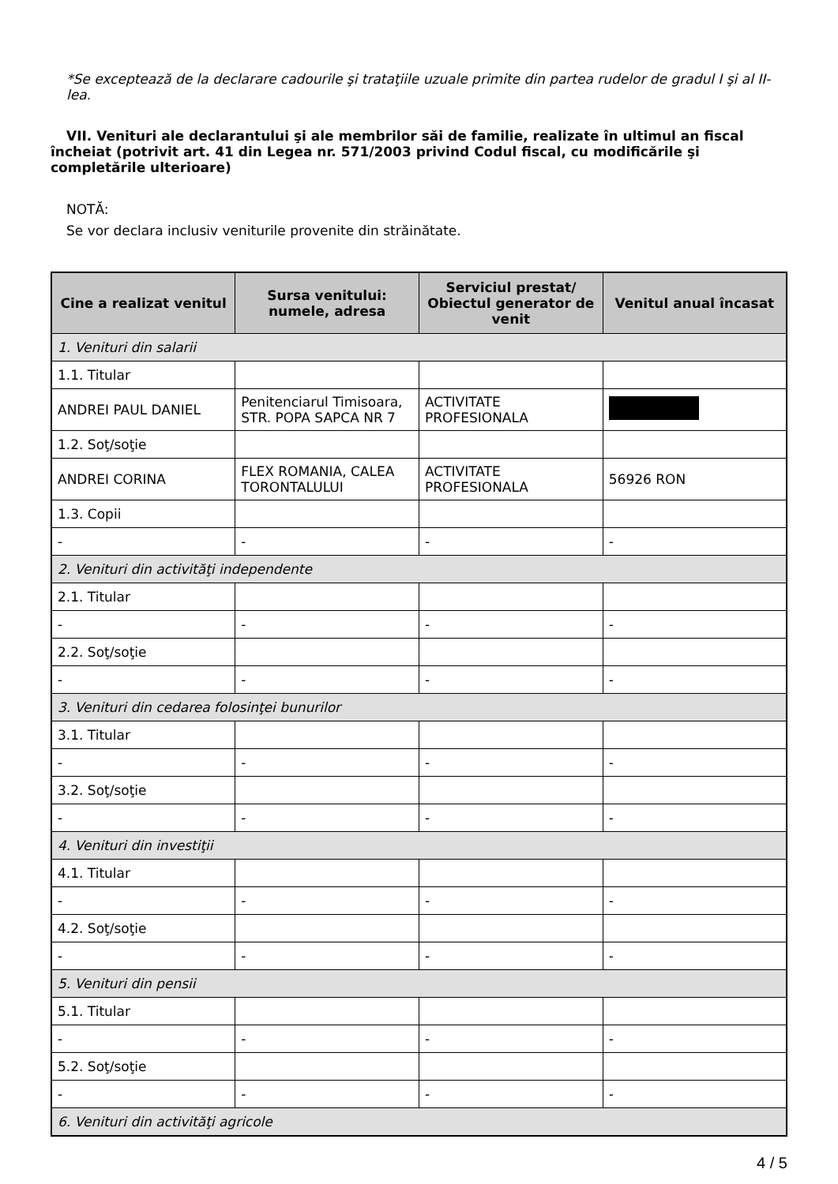*Se exceptează de la declarare cadourile şi trataţiile uzuale primite din partea rudelor de gradul I şi al II-lea.
VII. Venituri ale declarantului şi ale membrilor săi de familie, realizate în ultimul an fiscal încheiat (potrivit art. 41 din Legea nr. 571/2003 privind Codul fiscal, cu modificările şi completările ulterioare)
NOTĂ:
Se vor declara inclusiv veniturile provenite din străinătate.
| Cine a realizat venitul | Sursa venitului: numele, adresa | Serviciul prestat/ Obiectul generator de venit | Venitul anual încasat |
| --- | --- | --- | --- |
| 1. Venituri din salarii | | | |
| 1.1. Titular | | | |
| ANDREI PAUL DANIEL | Penitenciarul Timisoara, STR. POPA SAPCA NR 7 | ACTIVITATE PROFESIONALA | |
| 1.2. Soţ/soţie | | | |
| ANDREI CORINA | FLEX ROMANIA, CALEA TORONTALULUI | ACTIVITATE PROFESIONALA | 56926 RON |
| 1.3. Copii | | | |
| - | - | - | - |
| 2. Venituri din activităţi independente | | | |
| 2.1. Titular | | | |
| - | - | - | - |
| 2.2. Soţ/soţie | | | |
| - | - | - | - |
| 3. Venituri din cedarea folosinţei bunurilor | | | |
| 3.1. Titular | | | |
| - | - | - | - |
| 3.2. Soţ/soţie | | | |
| - | - | - | - |
| 4. Venituri din investiţii | | | |
| 4.1. Titular | | | |
| - | - | - | - |
| 4.2. Soţ/soţie | | | |
| - | - | - | - |
| 5. Venituri din pensii | | | |
| 5.1. Titular | | | |
| - | - | - | - |
| 5.2. Soţ/soţie | | | |
| - | - | - | - |
| 6. Venituri din activităţi agricole | | | |
4 / 5